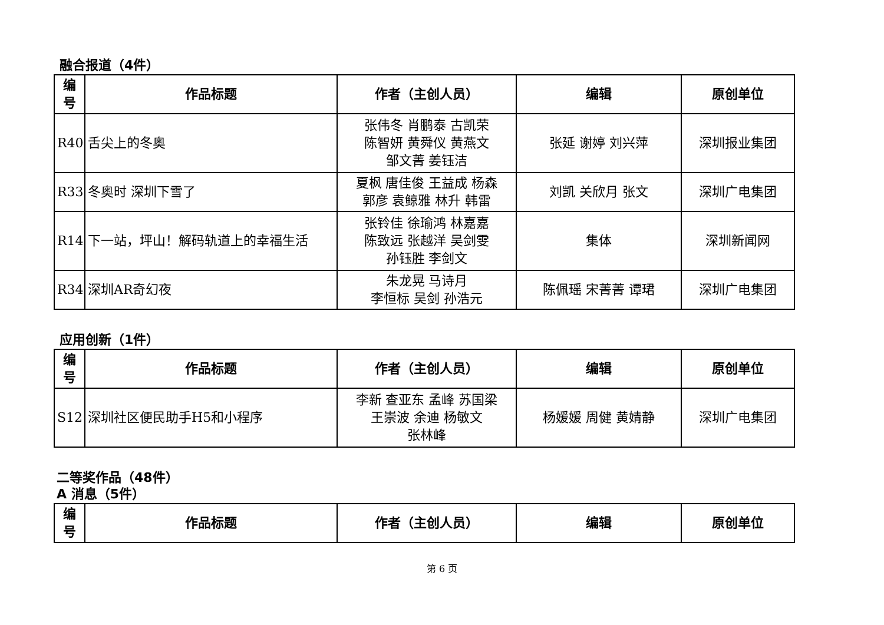融合报道（4件）
| 编号 | 作品标题 | 作者（主创人员） | 编辑 | 原创单位 |
| --- | --- | --- | --- | --- |
| R40 | 舌尖上的冬奥 | 张伟冬 肖鹏泰 古凯荣 陈智妍 黄舜仪 黄燕文 邹文菁 姜钰洁 | 张延 谢婷 刘兴萍 | 深圳报业集团 |
| R33 | 冬奥时 深圳下雪了 | 夏枫 唐佳俊 王益成 杨森 郭彦 袁鲸雅 林升 韩雷 | 刘凯 关欣月 张文 | 深圳广电集团 |
| R14 | 下一站，坪山！解码轨道上的幸福生活 | 张铃佳 徐瑜鸿 林嘉嘉 陈致远 张越洋 吴剑雯 孙钰胜 李剑文 | 集体 | 深圳新闻网 |
| R34 | 深圳AR奇幻夜 | 朱龙晃 马诗月 李恒标 吴剑 孙浩元 | 陈佩瑶 宋菁菁 谭珺 | 深圳广电集团 |
应用创新（1件）
| 编号 | 作品标题 | 作者（主创人员） | 编辑 | 原创单位 |
| --- | --- | --- | --- | --- |
| S12 | 深圳社区便民助手H5和小程序 | 李新 查亚东 孟峰 苏国梁 王崇波 余迪 杨敏文 张林峰 | 杨媛媛 周健 黄婧静 | 深圳广电集团 |
二等奖作品（48件）
A 消息（5件）
| 编号 | 作品标题 | 作者（主创人员） | 编辑 | 原创单位 |
| --- | --- | --- | --- | --- |
第 6 页